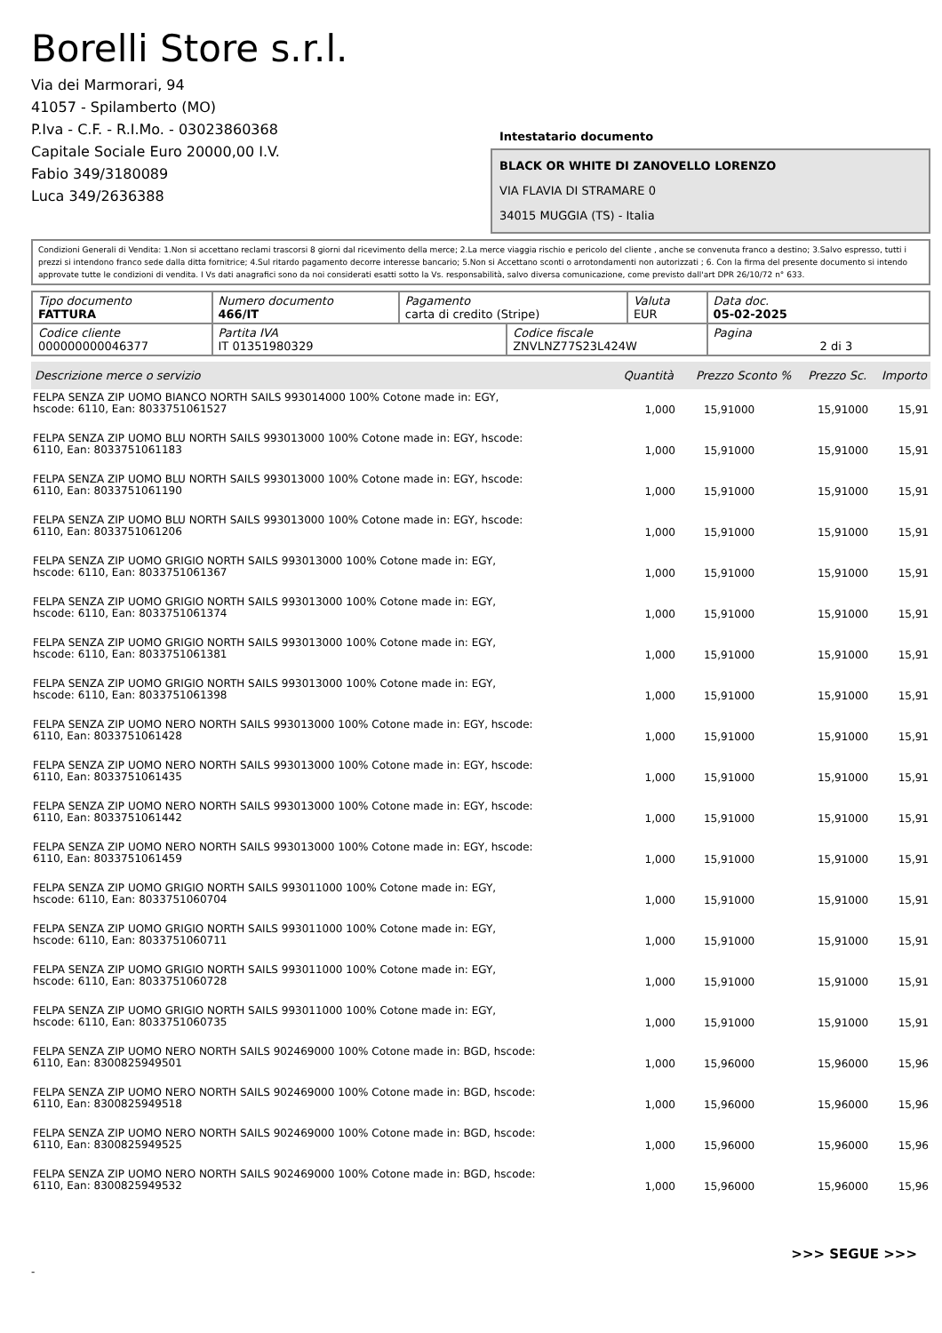Borelli Store s.r.l.
Via dei Marmorari, 94
41057 - Spilamberto (MO)
P.Iva - C.F. - R.I.Mo. - 03023860368
Capitale Sociale Euro 20000,00 I.V.
Fabio 349/3180089
Luca 349/2636388
Intestatario documento
BLACK OR WHITE DI ZANOVELLO LORENZO
VIA FLAVIA DI STRAMARE 0
34015 MUGGIA (TS) - Italia
Condizioni Generali di Vendita: 1.Non si accettano reclami trascorsi 8 giorni dal ricevimento della merce; 2.La merce viaggia rischio e pericolo del cliente , anche se convenuta franco a destino; 3.Salvo espresso, tutti i prezzi si intendono franco sede dalla ditta fornitrice; 4.Sul ritardo pagamento decorre interesse bancario; 5.Non si Accettano sconti o arrotondamenti non autorizzati ; 6. Con la firma del presente documento si intendo approvate tutte le condizioni di vendita. I Vs dati anagrafici sono da noi considerati esatti sotto la Vs. responsabilità, salvo diversa comunicazione, come previsto dall'art DPR 26/10/72 n° 633.
| Tipo documento FATTURA | Numero documento 466/IT | Pagamento carta di credito (Stripe) | | Valuta EUR | Data doc. 05-02-2025 |
| Codice cliente 000000000046377 | Partita IVA IT 01351980329 | | Codice fiscale ZNVLNZ77S23L424W | | Pagina 2 di 3 |
| Descrizione merce o servizio | Quantità | Prezzo Sconto % | Prezzo Sc. | Importo |
| --- | --- | --- | --- | --- |
| FELPA SENZA ZIP UOMO BIANCO NORTH SAILS 993014000 100% Cotone made in: EGY, hscode: 6110, Ean: 8033751061527 | 1,000 | 15,91000 | 15,91000 | 15,91 |
| FELPA SENZA ZIP UOMO BLU NORTH SAILS 993013000 100% Cotone made in: EGY, hscode: 6110, Ean: 8033751061183 | 1,000 | 15,91000 | 15,91000 | 15,91 |
| FELPA SENZA ZIP UOMO BLU NORTH SAILS 993013000 100% Cotone made in: EGY, hscode: 6110, Ean: 8033751061190 | 1,000 | 15,91000 | 15,91000 | 15,91 |
| FELPA SENZA ZIP UOMO BLU NORTH SAILS 993013000 100% Cotone made in: EGY, hscode: 6110, Ean: 8033751061206 | 1,000 | 15,91000 | 15,91000 | 15,91 |
| FELPA SENZA ZIP UOMO GRIGIO NORTH SAILS 993013000 100% Cotone made in: EGY, hscode: 6110, Ean: 8033751061367 | 1,000 | 15,91000 | 15,91000 | 15,91 |
| FELPA SENZA ZIP UOMO GRIGIO NORTH SAILS 993013000 100% Cotone made in: EGY, hscode: 6110, Ean: 8033751061374 | 1,000 | 15,91000 | 15,91000 | 15,91 |
| FELPA SENZA ZIP UOMO GRIGIO NORTH SAILS 993013000 100% Cotone made in: EGY, hscode: 6110, Ean: 8033751061381 | 1,000 | 15,91000 | 15,91000 | 15,91 |
| FELPA SENZA ZIP UOMO GRIGIO NORTH SAILS 993013000 100% Cotone made in: EGY, hscode: 6110, Ean: 8033751061398 | 1,000 | 15,91000 | 15,91000 | 15,91 |
| FELPA SENZA ZIP UOMO NERO NORTH SAILS 993013000 100% Cotone made in: EGY, hscode: 6110, Ean: 8033751061428 | 1,000 | 15,91000 | 15,91000 | 15,91 |
| FELPA SENZA ZIP UOMO NERO NORTH SAILS 993013000 100% Cotone made in: EGY, hscode: 6110, Ean: 8033751061435 | 1,000 | 15,91000 | 15,91000 | 15,91 |
| FELPA SENZA ZIP UOMO NERO NORTH SAILS 993013000 100% Cotone made in: EGY, hscode: 6110, Ean: 8033751061442 | 1,000 | 15,91000 | 15,91000 | 15,91 |
| FELPA SENZA ZIP UOMO NERO NORTH SAILS 993013000 100% Cotone made in: EGY, hscode: 6110, Ean: 8033751061459 | 1,000 | 15,91000 | 15,91000 | 15,91 |
| FELPA SENZA ZIP UOMO GRIGIO NORTH SAILS 993011000 100% Cotone made in: EGY, hscode: 6110, Ean: 8033751060704 | 1,000 | 15,91000 | 15,91000 | 15,91 |
| FELPA SENZA ZIP UOMO GRIGIO NORTH SAILS 993011000 100% Cotone made in: EGY, hscode: 6110, Ean: 8033751060711 | 1,000 | 15,91000 | 15,91000 | 15,91 |
| FELPA SENZA ZIP UOMO GRIGIO NORTH SAILS 993011000 100% Cotone made in: EGY, hscode: 6110, Ean: 8033751060728 | 1,000 | 15,91000 | 15,91000 | 15,91 |
| FELPA SENZA ZIP UOMO GRIGIO NORTH SAILS 993011000 100% Cotone made in: EGY, hscode: 6110, Ean: 8033751060735 | 1,000 | 15,91000 | 15,91000 | 15,91 |
| FELPA SENZA ZIP UOMO NERO NORTH SAILS 902469000 100% Cotone made in: BGD, hscode: 6110, Ean: 8300825949501 | 1,000 | 15,96000 | 15,96000 | 15,96 |
| FELPA SENZA ZIP UOMO NERO NORTH SAILS 902469000 100% Cotone made in: BGD, hscode: 6110, Ean: 8300825949518 | 1,000 | 15,96000 | 15,96000 | 15,96 |
| FELPA SENZA ZIP UOMO NERO NORTH SAILS 902469000 100% Cotone made in: BGD, hscode: 6110, Ean: 8300825949525 | 1,000 | 15,96000 | 15,96000 | 15,96 |
| FELPA SENZA ZIP UOMO NERO NORTH SAILS 902469000 100% Cotone made in: BGD, hscode: 6110, Ean: 8300825949532 | 1,000 | 15,96000 | 15,96000 | 15,96 |
>>> SEGUE >>>
-